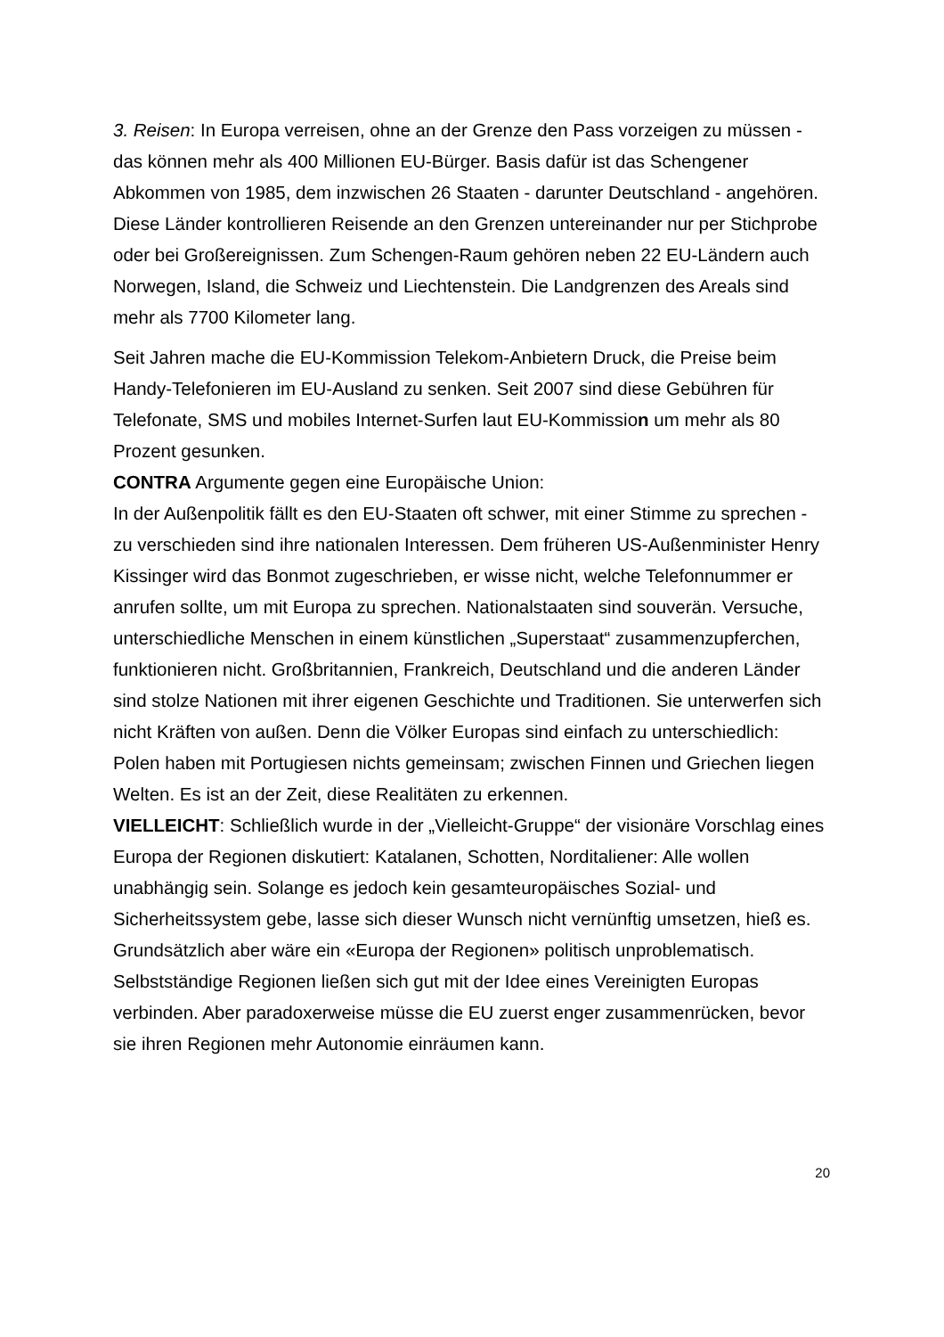3. Reisen: In Europa verreisen, ohne an der Grenze den Pass vorzeigen zu müssen - das können mehr als 400 Millionen EU-Bürger. Basis dafür ist das Schengener Abkommen von 1985, dem inzwischen 26 Staaten - darunter Deutschland - angehören. Diese Länder kontrollieren Reisende an den Grenzen untereinander nur per Stichprobe oder bei Großereignissen. Zum Schengen-Raum gehören neben 22 EU-Ländern auch Norwegen, Island, die Schweiz und Liechtenstein. Die Landgrenzen des Areals sind mehr als 7700 Kilometer lang.
Seit Jahren mache die EU-Kommission Telekom-Anbietern Druck, die Preise beim Handy-Telefonieren im EU-Ausland zu senken. Seit 2007 sind diese Gebühren für Telefonate, SMS und mobiles Internet-Surfen laut EU-Kommission um mehr als 80 Prozent gesunken.
CONTRA Argumente gegen eine Europäische Union:
In der Außenpolitik fällt es den EU-Staaten oft schwer, mit einer Stimme zu sprechen - zu verschieden sind ihre nationalen Interessen. Dem früheren US-Außenminister Henry Kissinger wird das Bonmot zugeschrieben, er wisse nicht, welche Telefonnummer er anrufen sollte, um mit Europa zu sprechen. Nationalstaaten sind souverän. Versuche, unterschiedliche Menschen in einem künstlichen „Superstaat“ zusammenzupferchen, funktionieren nicht. Großbritannien, Frankreich, Deutschland und die anderen Länder sind stolze Nationen mit ihrer eigenen Geschichte und Traditionen. Sie unterwerfen sich nicht Kräften von außen. Denn die Völker Europas sind einfach zu unterschiedlich: Polen haben mit Portugiesen nichts gemeinsam; zwischen Finnen und Griechen liegen Welten. Es ist an der Zeit, diese Realitäten zu erkennen.
VIELLEICHT: Schließlich wurde in der „Vielleicht-Gruppe“ der visionäre Vorschlag eines Europa der Regionen diskutiert: Katalanen, Schotten, Norditaliener: Alle wollen unabhängig sein. Solange es jedoch kein gesamteuropäisches Sozial- und Sicherheitssystem gebe, lasse sich dieser Wunsch nicht vernünftig umsetzen, hieß es. Grundsätzlich aber wäre ein «Europa der Regionen» politisch unproblematisch. Selbstständige Regionen ließen sich gut mit der Idee eines Vereinigten Europas verbinden. Aber paradoxerweise müsse die EU zuerst enger zusammenrücken, bevor sie ihren Regionen mehr Autonomie einräumen kann.
20